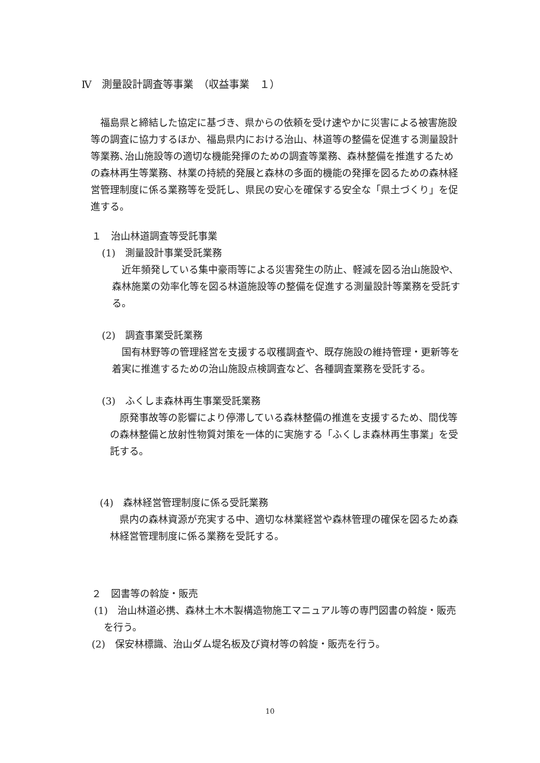Ⅳ　測量設計調査等事業　（収益事業　１）
　福島県と締結した協定に基づき、県からの依頼を受け速やかに災害による被害施設等の調査に協力するほか、福島県内における治山、林道等の整備を促進する測量設計等業務､治山施設等の適切な機能発揮のための調査等業務、森林整備を推進するための森林再生等業務、林業の持続的発展と森林の多面的機能の発揮を図るための森林経営管理制度に係る業務等を受託し、県民の安心を確保する安全な「県土づくり」を促進する。
１　治山林道調査等受託事業
(1)　測量設計事業受託業務
近年頻発している集中豪雨等による災害発生の防止、軽減を図る治山施設や、森林施業の効率化等を図る林道施設等の整備を促進する測量設計等業務を受託する。
(2)　調査事業受託業務
国有林野等の管理経営を支援する収穫調査や、既存施設の維持管理・更新等を着実に推進するための治山施設点検調査など、各種調査業務を受託する。
(3)　ふくしま森林再生事業受託業務
原発事故等の影響により停滞している森林整備の推進を支援するため、間伐等の森林整備と放射性物質対策を一体的に実施する「ふくしま森林再生事業」を受託する。
(4)　森林経営管理制度に係る受託業務
県内の森林資源が充実する中、適切な林業経営や森林管理の確保を図るため森林経営管理制度に係る業務を受託する。
２　図書等の斡旋・販売
(1)　治山林道必携、森林土木木製構造物施工マニュアル等の専門図書の斡旋・販売を行う。
(2)　保安林標識、治山ダム堤名板及び資材等の斡旋・販売を行う。
10